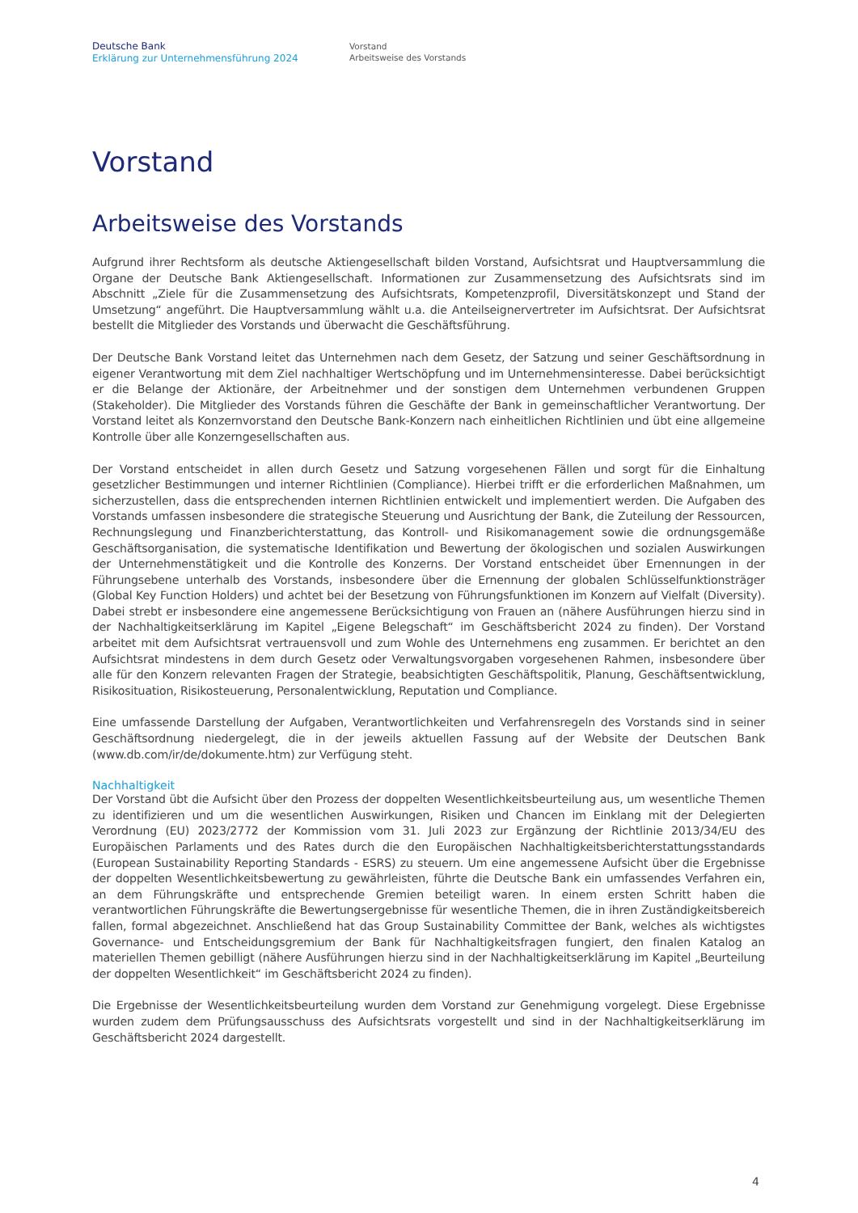Deutsche Bank
Erklärung zur Unternehmensführung 2024
Vorstand
Arbeitsweise des Vorstands
Vorstand
Arbeitsweise des Vorstands
Aufgrund ihrer Rechtsform als deutsche Aktiengesellschaft bilden Vorstand, Aufsichtsrat und Hauptversammlung die Organe der Deutsche Bank Aktiengesellschaft. Informationen zur Zusammensetzung des Aufsichtsrats sind im Abschnitt „Ziele für die Zusammensetzung des Aufsichtsrats, Kompetenzprofil, Diversitätskonzept und Stand der Umsetzung“ angeführt. Die Hauptversammlung wählt u.a. die Anteilseignervertreter im Aufsichtsrat. Der Aufsichtsrat bestellt die Mitglieder des Vorstands und überwacht die Geschäftsführung.
Der Deutsche Bank Vorstand leitet das Unternehmen nach dem Gesetz, der Satzung und seiner Geschäftsordnung in eigener Verantwortung mit dem Ziel nachhaltiger Wertschöpfung und im Unternehmensinteresse. Dabei berücksichtigt er die Belange der Aktionäre, der Arbeitnehmer und der sonstigen dem Unternehmen verbundenen Gruppen (Stakeholder). Die Mitglieder des Vorstands führen die Geschäfte der Bank in gemeinschaftlicher Verantwortung. Der Vorstand leitet als Konzernvorstand den Deutsche Bank-Konzern nach einheitlichen Richtlinien und übt eine allgemeine Kontrolle über alle Konzerngesellschaften aus.
Der Vorstand entscheidet in allen durch Gesetz und Satzung vorgesehenen Fällen und sorgt für die Einhaltung gesetzlicher Bestimmungen und interner Richtlinien (Compliance). Hierbei trifft er die erforderlichen Maßnahmen, um sicherzustellen, dass die entsprechenden internen Richtlinien entwickelt und implementiert werden. Die Aufgaben des Vorstands umfassen insbesondere die strategische Steuerung und Ausrichtung der Bank, die Zuteilung der Ressourcen, Rechnungslegung und Finanzberichterstattung, das Kontroll- und Risikomanagement sowie die ordnungsgemäße Geschäftsorganisation, die systematische Identifikation und Bewertung der ökologischen und sozialen Auswirkungen der Unternehmenstätigkeit und die Kontrolle des Konzerns. Der Vorstand entscheidet über Ernennungen in der Führungsebene unterhalb des Vorstands, insbesondere über die Ernennung der globalen Schlüsselfunktionsträger (Global Key Function Holders) und achtet bei der Besetzung von Führungsfunktionen im Konzern auf Vielfalt (Diversity). Dabei strebt er insbesondere eine angemessene Berücksichtigung von Frauen an (nähere Ausführungen hierzu sind in der Nachhaltigkeitserklärung im Kapitel „Eigene Belegschaft“ im Geschäftsbericht 2024 zu finden). Der Vorstand arbeitet mit dem Aufsichtsrat vertrauensvoll und zum Wohle des Unternehmens eng zusammen. Er berichtet an den Aufsichtsrat mindestens in dem durch Gesetz oder Verwaltungsvorgaben vorgesehenen Rahmen, insbesondere über alle für den Konzern relevanten Fragen der Strategie, beabsichtigten Geschäftspolitik, Planung, Geschäftsentwicklung, Risikosituation, Risikosteuerung, Personalentwicklung, Reputation und Compliance.
Eine umfassende Darstellung der Aufgaben, Verantwortlichkeiten und Verfahrensregeln des Vorstands sind in seiner Geschäftsordnung niedergelegt, die in der jeweils aktuellen Fassung auf der Website der Deutschen Bank (www.db.com/ir/de/dokumente.htm) zur Verfügung steht.
Nachhaltigkeit
Der Vorstand übt die Aufsicht über den Prozess der doppelten Wesentlichkeitsbeurteilung aus, um wesentliche Themen zu identifizieren und um die wesentlichen Auswirkungen, Risiken und Chancen im Einklang mit der Delegierten Verordnung (EU) 2023/2772 der Kommission vom 31. Juli 2023 zur Ergänzung der Richtlinie 2013/34/EU des Europäischen Parlaments und des Rates durch die den Europäischen Nachhaltigkeitsberichterstattungsstandards (European Sustainability Reporting Standards - ESRS) zu steuern. Um eine angemessene Aufsicht über die Ergebnisse der doppelten Wesentlichkeitsbewertung zu gewährleisten, führte die Deutsche Bank ein umfassendes Verfahren ein, an dem Führungskräfte und entsprechende Gremien beteiligt waren. In einem ersten Schritt haben die verantwortlichen Führungskräfte die Bewertungsergebnisse für wesentliche Themen, die in ihren Zuständigkeitsbereich fallen, formal abgezeichnet. Anschließend hat das Group Sustainability Committee der Bank, welches als wichtigstes Governance- und Entscheidungsgremium der Bank für Nachhaltigkeitsfragen fungiert, den finalen Katalog an materiellen Themen gebilligt (nähere Ausführungen hierzu sind in der Nachhaltigkeitserklärung im Kapitel „Beurteilung der doppelten Wesentlichkeit“ im Geschäftsbericht 2024 zu finden).
Die Ergebnisse der Wesentlichkeitsbeurteilung wurden dem Vorstand zur Genehmigung vorgelegt. Diese Ergebnisse wurden zudem dem Prüfungsausschuss des Aufsichtsrats vorgestellt und sind in der Nachhaltigkeitserklärung im Geschäftsbericht 2024 dargestellt.
4